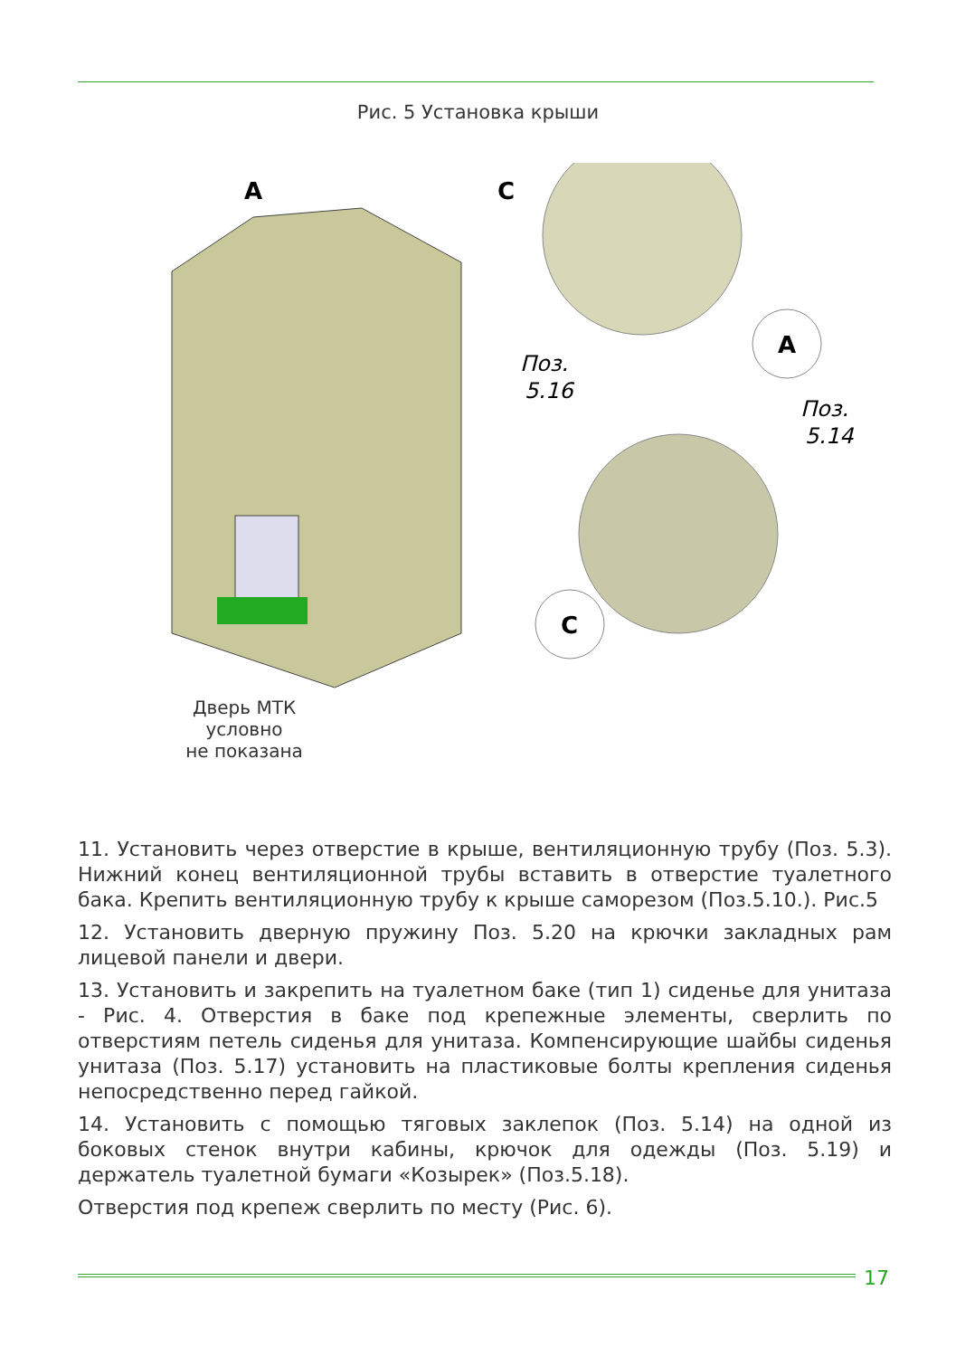Рис. 5 Установка крыши
A
C
A
C
Поз.
5.16
Поз.
5.14
Дверь МТК
условно
не показана
11. Установить через отверстие в крыше, вентиляционную трубу (Поз. 5.3). Нижний конец вентиляционной трубы вставить в отверстие туалетного бака. Крепить вентиляционную трубу к крыше саморезом (Поз.5.10.). Рис.5
12. Установить дверную пружину Поз. 5.20 на крючки закладных рам лицевой панели и двери.
13. Установить и закрепить на туалетном баке (тип 1) сиденье для унитаза - Рис. 4. Отверстия в баке под крепежные элементы, сверлить по отверстиям петель сиденья для унитаза. Компенсирующие шайбы сиденья унитаза (Поз. 5.17) установить на пластиковые болты крепления сиденья непосредственно перед гайкой.
14. Установить с помощью тяговых заклепок (Поз. 5.14) на одной из боковых стенок внутри кабины, крючок для одежды (Поз. 5.19) и держатель туалетной бумаги «Козырек» (Поз.5.18).
Отверстия под крепеж сверлить по месту (Рис. 6).
17